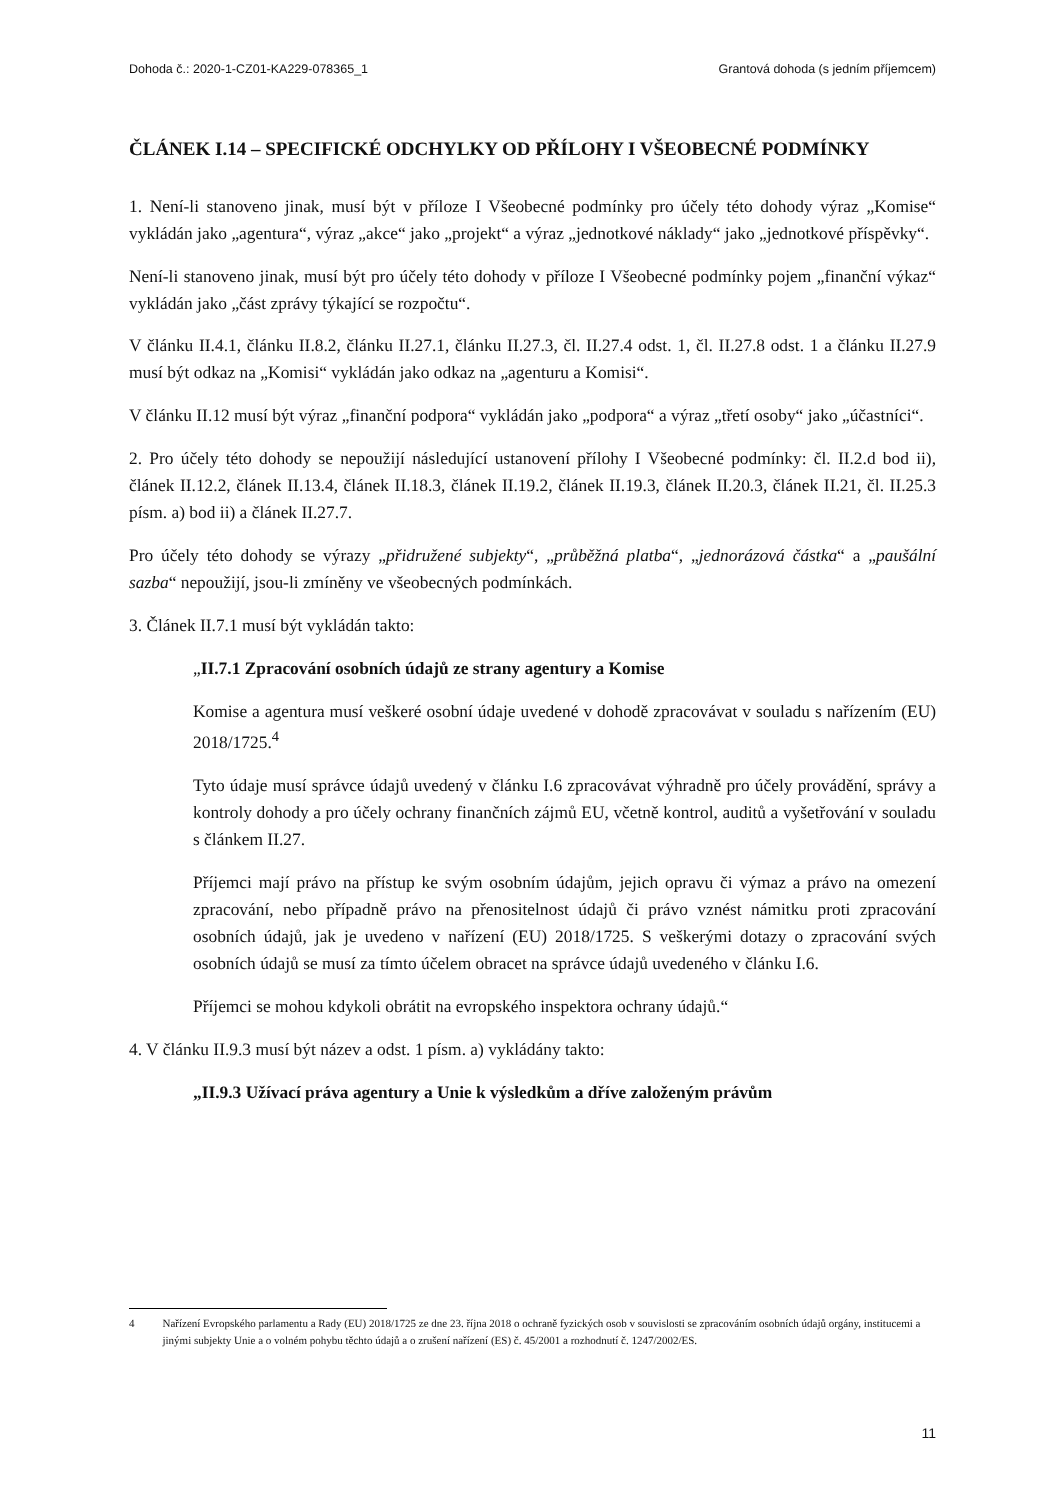Dohoda č.: 2020-1-CZ01-KA229-078365_1 Grantová dohoda (s jedním příjemcem)
ČLÁNEK I.14 – SPECIFICKÉ ODCHYLKY OD PŘÍLOHY I VŠEOBECNÉ PODMÍNKY
1. Není-li stanoveno jinak, musí být v příloze I Všeobecné podmínky pro účely této dohody výraz „Komise“ vykládán jako „agentura“, výraz „akce“ jako „projekt“ a výraz „jednotkové náklady“ jako „jednotkové příspěvky“.
Není-li stanoveno jinak, musí být pro účely této dohody v příloze I Všeobecné podmínky pojem „finanční výkaz“ vykládán jako „část zprávy týkající se rozpočtu“.
V článku II.4.1, článku II.8.2, článku II.27.1, článku II.27.3, čl. II.27.4 odst. 1, čl. II.27.8 odst. 1 a článku II.27.9 musí být odkaz na „Komisi“ vykládán jako odkaz na „agenturu a Komisi“.
V článku II.12 musí být výraz „finanční podpora“ vykládán jako „podpora“ a výraz „třetí osoby“ jako „účastníci“.
2. Pro účely této dohody se nepoužijí následující ustanovení přílohy I Všeobecné podmínky: čl. II.2.d bod ii), článek II.12.2, článek II.13.4, článek II.18.3, článek II.19.2, článek II.19.3, článek II.20.3, článek II.21, čl. II.25.3 písm. a) bod ii) a článek II.27.7.
Pro účely této dohody se výrazy „přidružené subjekty“, „průběžná platba“, „jednorázová částka“ a „paušální sazba“ nepoužijí, jsou-li zmíněny ve všeobecných podmínkách.
3. Článek II.7.1 musí být vykládán takto:
„II.7.1 Zpracování osobních údajů ze strany agentury a Komise
Komise a agentura musí veškeré osobní údaje uvedené v dohodě zpracovávat v souladu s nařízením (EU) 2018/1725.<sup>4</sup>
Tyto údaje musí správce údajů uvedený v článku I.6 zpracovávat výhradně pro účely provádění, správy a kontroly dohody a pro účely ochrany finančních zájmů EU, včetně kontrol, auditů a vyšetřování v souladu s článkem II.27.
Příjemci mají právo na přístup ke svým osobním údajům, jejich opravu či výmaz a právo na omezení zpracování, nebo případně právo na přenositelnost údajů či právo vznést námitku proti zpracování osobních údajů, jak je uvedeno v nařízení (EU) 2018/1725. S veškerými dotazy o zpracování svých osobních údajů se musí za tímto účelem obracet na správce údajů uvedeného v článku I.6.
Příjemci se mohou kdykoli obrátit na evropského inspektora ochrany údajů.“
4. V článku II.9.3 musí být název a odst. 1 písm. a) vykládány takto:
„II.9.3 Užívací práva agentury a Unie k výsledkům a dříve založeným právům
4 Nařízení Evropského parlamentu a Rady (EU) 2018/1725 ze dne 23. října 2018 o ochraně fyzických osob v souvislosti se zpracováním osobních údajů orgány, institucemi a jinými subjekty Unie a o volném pohybu těchto údajů a o zrušení nařízení (ES) č. 45/2001 a rozhodnutí č. 1247/2002/ES.
11